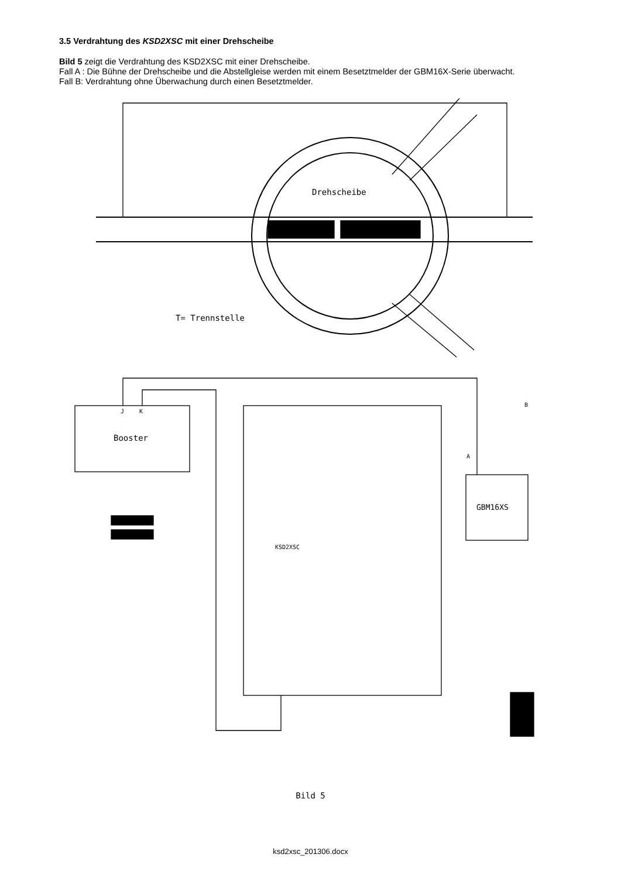3.5 Verdrahtung des KSD2XSC mit einer Drehscheibe
Bild 5 zeigt die Verdrahtung des KSD2XSC mit einer Drehscheibe.
Fall A : Die Bühne der Drehscheibe und die Abstellgleise werden mit einem Besetztmelder der GBM16X-Serie überwacht.
Fall B: Verdrahtung ohne Überwachung durch einen Besetztmelder.
Drehscheibe
T= Trennstelle
Booster
J
K
KSD2XSC
GBM16XS
B
A
Bild 5
ksd2xsc_201306.docx